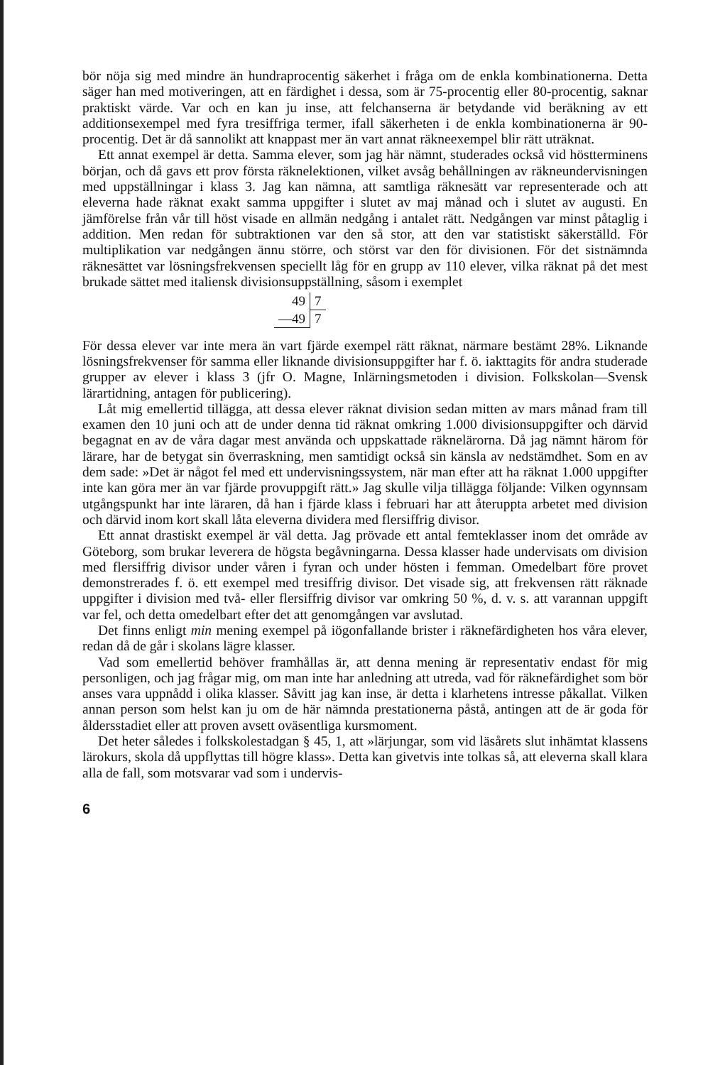bör nöja sig med mindre än hundraprocentig säkerhet i fråga om de enkla kombinationerna. Detta säger han med motiveringen, att en färdighet i dessa, som är 75-procentig eller 80-procentig, saknar praktiskt värde. Var och en kan ju inse, att felchanserna är betydande vid beräkning av ett additionsexempel med fyra tresiffriga termer, ifall säkerheten i de enkla kombinationerna är 90-procentig. Det är då sannolikt att knappast mer än vart annat räkneexempel blir rätt uträknat.
Ett annat exempel är detta. Samma elever, som jag här nämnt, studerades också vid höstterminens början, och då gavs ett prov första räknelektionen, vilket avsåg behållningen av räkneundervisningen med uppställningar i klass 3. Jag kan nämna, att samtliga räknesätt var representerade och att eleverna hade räknat exakt samma uppgifter i slutet av maj månad och i slutet av augusti. En jämförelse från vår till höst visade en allmän nedgång i antalet rätt. Nedgången var minst påtaglig i addition. Men redan för subtraktionen var den så stor, att den var statistiskt säkerställd. För multiplikation var nedgången ännu större, och störst var den för divisionen. För det sistnämnda räknesättet var lösningsfrekvensen speciellt låg för en grupp av 110 elever, vilka räknat på det mest brukade sättet med italiensk divisionsuppställning, såsom i exemplet
| 49 | 7 |
| —49 | 7 |
För dessa elever var inte mera än vart fjärde exempel rätt räknat, närmare bestämt 28%. Liknande lösningsfrekvenser för samma eller liknande divisionsuppgifter har f. ö. iakttagits för andra studerade grupper av elever i klass 3 (jfr O. Magne, Inlärningsmetoden i division. Folkskolan—Svensk lärartidning, antagen för publicering).
Låt mig emellertid tillägga, att dessa elever räknat division sedan mitten av mars månad fram till examen den 10 juni och att de under denna tid räknat omkring 1.000 divisionsuppgifter och därvid begagnat en av de våra dagar mest använda och uppskattade räknelärorna. Då jag nämnt härom för lärare, har de betygat sin överraskning, men samtidigt också sin känsla av nedstämdhet. Som en av dem sade: »Det är något fel med ett undervisningssystem, när man efter att ha räknat 1.000 uppgifter inte kan göra mer än var fjärde provuppgift rätt.» Jag skulle vilja tillägga följande: Vilken ogynnsam utgångspunkt har inte läraren, då han i fjärde klass i februari har att återuppta arbetet med division och därvid inom kort skall låta eleverna dividera med flersiffrig divisor.
Ett annat drastiskt exempel är väl detta. Jag prövade ett antal femteklasser inom det område av Göteborg, som brukar leverera de högsta begåvningarna. Dessa klasser hade undervisats om division med flersiffrig divisor under våren i fyran och under hösten i femman. Omedelbart före provet demonstrerades f. ö. ett exempel med tresiffrig divisor. Det visade sig, att frekvensen rätt räknade uppgifter i division med två- eller flersiffrig divisor var omkring 50 %, d. v. s. att varannan uppgift var fel, och detta omedelbart efter det att genomgången var avslutad.
Det finns enligt min mening exempel på iögonfallande brister i räknefärdigheten hos våra elever, redan då de går i skolans lägre klasser.
Vad som emellertid behöver framhållas är, att denna mening är representativ endast för mig personligen, och jag frågar mig, om man inte har anledning att utreda, vad för räknefärdighet som bör anses vara uppnådd i olika klasser. Såvitt jag kan inse, är detta i klarhetens intresse påkallat. Vilken annan person som helst kan ju om de här nämnda prestationerna påstå, antingen att de är goda för åldersstadiet eller att proven avsett oväsentliga kursmoment.
Det heter således i folkskolestadgan § 45, 1, att »lärjungar, som vid läsårets slut inhämtat klassens lärokurs, skola då uppflyttas till högre klass». Detta kan givetvis inte tolkas så, att eleverna skall klara alla de fall, som motsvarar vad som i undervis-
6